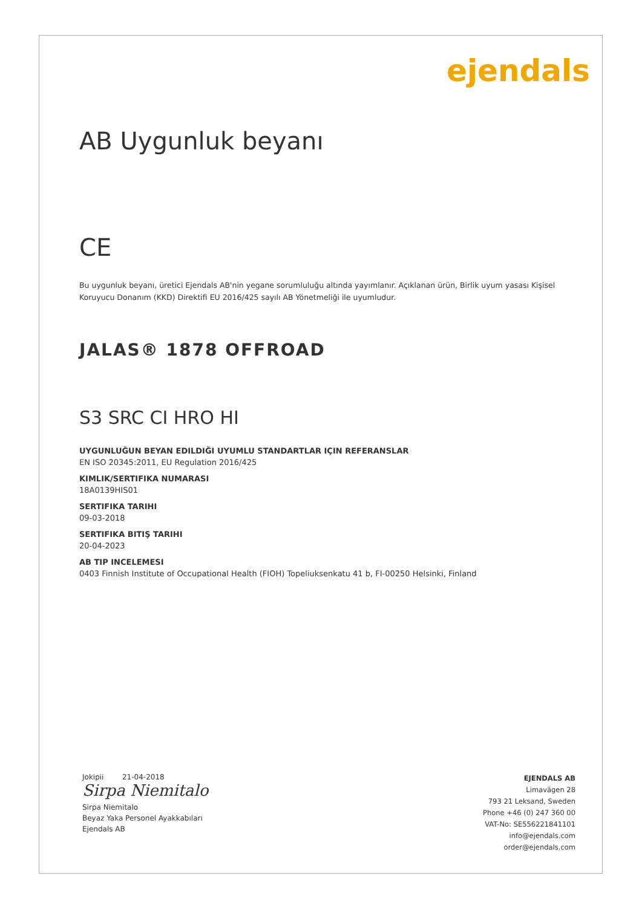ejendals
AB Uygunluk beyanı
CE
Bu uygunluk beyanı, üretici Ejendals AB'nin yegane sorumluluğu altında yayımlanır. Açıklanan ürün, Birlik uyum yasası Kişisel Koruyucu Donanım (KKD) Direktifi EU 2016/425 sayılı AB Yönetmeliği ile uyumludur.
JALAS® 1878 OFFROAD
S3 SRC CI HRO HI
UYGUNLUĞUN BEYAN EDILDIĞI UYUMLU STANDARTLAR IÇIN REFERANSLAR
EN ISO 20345:2011, EU Regulation 2016/425
KIMLIK/SERTIFIKA NUMARASI
18A0139HIS01
SERTIFIKA TARIHI
09-03-2018
SERTIFIKA BITIŞ TARIHI
20-04-2023
AB TIP INCELEMESI
0403 Finnish Institute of Occupational Health (FIOH) Topeliuksenkatu 41 b, FI-00250 Helsinki, Finland
Jokipii 21-04-2018
Sirpa Niemitalo
Sirpa Niemitalo
Beyaz Yaka Personel Ayakkabıları
Ejendals AB
EJENDALS AB
Limavägen 28
793 21 Leksand, Sweden
Phone +46 (0) 247 360 00
VAT-No: SE556221841101
info@ejendals.com
order@ejendals.com